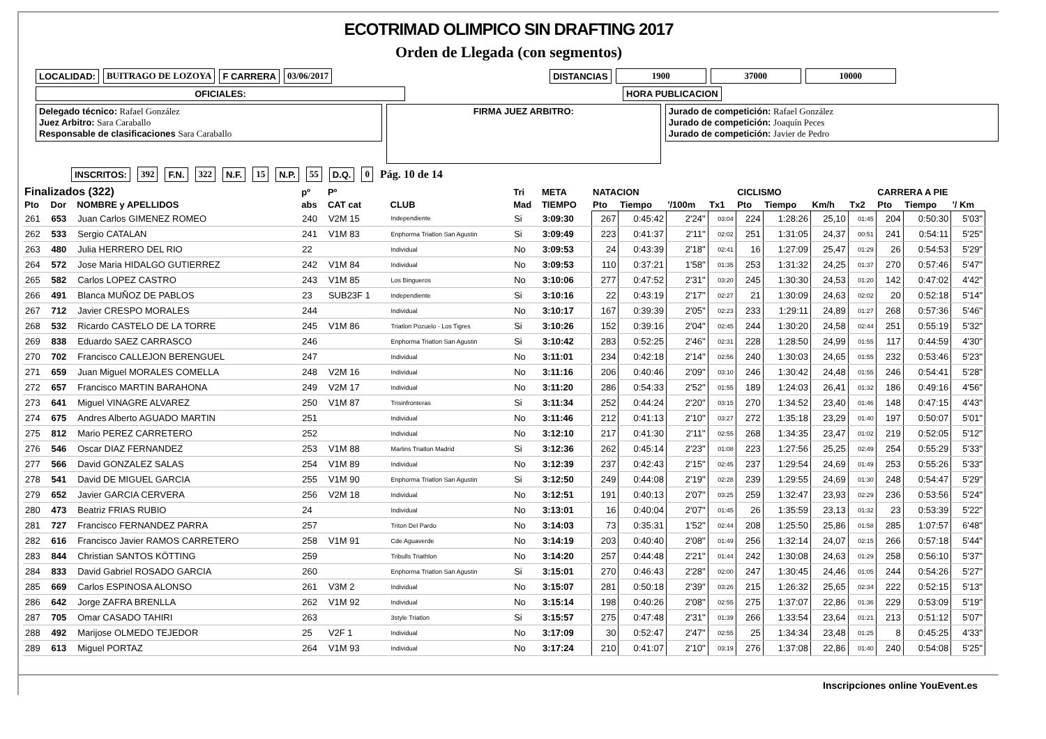ECOTRIMAD OLIMPICO SIN DRAFTING 2017
Orden de Llegada (con segmentos)
LOCALIDAD: BUITRAGO DE LOZOYA F CARRERA 03/06/2017 DISTANCIAS 1900 37000 10000
OFICIALES: HORA PUBLICACION
Delegado técnico: Rafael González
Juez Arbitro: Sara Caraballo
Responsable de clasificaciones Sara Caraballo
FIRMA JUEZ ARBITRO:
Jurado de competición: Rafael González
Jurado de competición: Joaquín Peces
Jurado de competición: Javier de Pedro
INSCRITOS: 392 F.N. 322 N.F. 15 N.P. 55 D.Q. 0 Pág. 10 de 14
| Finalizados (322) | | | pº | Pº | | Tri | META | NATACION | | | | CICLISMO | | | | CARRERA A PIE | | |
| --- | --- | --- | --- | --- | --- | --- | --- | --- | --- | --- | --- | --- | --- | --- | --- | --- | --- | --- |
| Pto | Dor | NOMBRE y APELLIDOS | abs | CAT cat | CLUB | Mad | TIEMPO | Pto | Tiempo | '/100m | Tx1 | Pto | Tiempo | Km/h | Tx2 | Pto | Tiempo | '/ Km |
| 261 | 653 | Juan Carlos GIMENEZ ROMEO | 240 | V2M 15 | Independiente | Si | 3:09:30 | 267 | 0:45:42 | 2'24" | 03:04 | 224 | 1:28:26 | 25,10 | 01:45 | 204 | 0:50:30 | 5'03" |
| 262 | 533 | Sergio CATALAN | 241 | V1M 83 | Enphorma Triatlon San Agustin | Si | 3:09:49 | 223 | 0:41:37 | 2'11" | 02:02 | 251 | 1:31:05 | 24,37 | 00:51 | 241 | 0:54:11 | 5'25" |
| 263 | 480 | Julia HERRERO DEL RIO | 22 | | Individual | No | 3:09:53 | 24 | 0:43:39 | 2'18" | 02:41 | 16 | 1:27:09 | 25,47 | 01:29 | 26 | 0:54:53 | 5'29" |
| 264 | 572 | Jose Maria HIDALGO GUTIERREZ | 242 | V1M 84 | Individual | No | 3:09:53 | 110 | 0:37:21 | 1'58" | 01:35 | 253 | 1:31:32 | 24,25 | 01:37 | 270 | 0:57:46 | 5'47" |
| 265 | 582 | Carlos LOPEZ CASTRO | 243 | V1M 85 | Los Bingueros | No | 3:10:06 | 277 | 0:47:52 | 2'31" | 03:20 | 245 | 1:30:30 | 24,53 | 01:20 | 142 | 0:47:02 | 4'42" |
| 266 | 491 | Blanca MUÑOZ DE PABLOS | 23 | SUB23F 1 | Independiente | Si | 3:10:16 | 22 | 0:43:19 | 2'17" | 02:27 | 21 | 1:30:09 | 24,63 | 02:02 | 20 | 0:52:18 | 5'14" |
| 267 | 712 | Javier CRESPO MORALES | 244 | | Individual | No | 3:10:17 | 167 | 0:39:39 | 2'05" | 02:23 | 233 | 1:29:11 | 24,89 | 01:27 | 268 | 0:57:36 | 5'46" |
| 268 | 532 | Ricardo CASTELO DE LA TORRE | 245 | V1M 86 | Triatlon Pozuelo - Los Tigres | Si | 3:10:26 | 152 | 0:39:16 | 2'04" | 02:45 | 244 | 1:30:20 | 24,58 | 02:44 | 251 | 0:55:19 | 5'32" |
| 269 | 838 | Eduardo SAEZ CARRASCO | 246 | | Enphorma Triatlon San Agustin | Si | 3:10:42 | 283 | 0:52:25 | 2'46" | 02:31 | 228 | 1:28:50 | 24,99 | 01:55 | 117 | 0:44:59 | 4'30" |
| 270 | 702 | Francisco CALLEJON BERENGUEL | 247 | | Individual | No | 3:11:01 | 234 | 0:42:18 | 2'14" | 02:56 | 240 | 1:30:03 | 24,65 | 01:55 | 232 | 0:53:46 | 5'23" |
| 271 | 659 | Juan Miguel MORALES COMELLA | 248 | V2M 16 | Individual | No | 3:11:16 | 206 | 0:40:46 | 2'09" | 03:10 | 246 | 1:30:42 | 24,48 | 01:55 | 246 | 0:54:41 | 5'28" |
| 272 | 657 | Francisco MARTIN BARAHONA | 249 | V2M 17 | Individual | No | 3:11:20 | 286 | 0:54:33 | 2'52" | 01:55 | 189 | 1:24:03 | 26,41 | 01:32 | 186 | 0:49:16 | 4'56" |
| 273 | 641 | Miguel VINAGRE ALVAREZ | 250 | V1M 87 | Trisinfronteras | Si | 3:11:34 | 252 | 0:44:24 | 2'20" | 03:15 | 270 | 1:34:52 | 23,40 | 01:46 | 148 | 0:47:15 | 4'43" |
| 274 | 675 | Andres Alberto AGUADO MARTIN | 251 | | Individual | No | 3:11:46 | 212 | 0:41:13 | 2'10" | 03:27 | 272 | 1:35:18 | 23,29 | 01:40 | 197 | 0:50:07 | 5'01" |
| 275 | 812 | Mario PEREZ CARRETERO | 252 | | Individual | No | 3:12:10 | 217 | 0:41:30 | 2'11" | 02:55 | 268 | 1:34:35 | 23,47 | 01:02 | 219 | 0:52:05 | 5'12" |
| 276 | 546 | Oscar DIAZ FERNANDEZ | 253 | V1M 88 | Marlins Triatlon Madrid | Si | 3:12:36 | 262 | 0:45:14 | 2'23" | 01:08 | 223 | 1:27:56 | 25,25 | 02:49 | 254 | 0:55:29 | 5'33" |
| 277 | 566 | David GONZALEZ SALAS | 254 | V1M 89 | Individual | No | 3:12:39 | 237 | 0:42:43 | 2'15" | 02:45 | 237 | 1:29:54 | 24,69 | 01:49 | 253 | 0:55:26 | 5'33" |
| 278 | 541 | David DE MIGUEL GARCIA | 255 | V1M 90 | Enphorma Triatlon San Agustin | Si | 3:12:50 | 249 | 0:44:08 | 2'19" | 02:28 | 239 | 1:29:55 | 24,69 | 01:30 | 248 | 0:54:47 | 5'29" |
| 279 | 652 | Javier GARCIA CERVERA | 256 | V2M 18 | Individual | No | 3:12:51 | 191 | 0:40:13 | 2'07" | 03:25 | 259 | 1:32:47 | 23,93 | 02:29 | 236 | 0:53:56 | 5'24" |
| 280 | 473 | Beatriz FRIAS RUBIO | 24 | | Individual | No | 3:13:01 | 16 | 0:40:04 | 2'07" | 01:45 | 26 | 1:35:59 | 23,13 | 01:32 | 23 | 0:53:39 | 5'22" |
| 281 | 727 | Francisco FERNANDEZ PARRA | 257 | | Triton Del Pardo | No | 3:14:03 | 73 | 0:35:31 | 1'52" | 02:44 | 208 | 1:25:50 | 25,86 | 01:58 | 285 | 1:07:57 | 6'48" |
| 282 | 616 | Francisco Javier RAMOS CARRETERO | 258 | V1M 91 | Cde Aguaverde | No | 3:14:19 | 203 | 0:40:40 | 2'08" | 01:49 | 256 | 1:32:14 | 24,07 | 02:15 | 266 | 0:57:18 | 5'44" |
| 283 | 844 | Christian SANTOS KÖTTING | 259 | | Tribulls Triathlon | No | 3:14:20 | 257 | 0:44:48 | 2'21" | 01:44 | 242 | 1:30:08 | 24,63 | 01:29 | 258 | 0:56:10 | 5'37" |
| 284 | 833 | David Gabriel ROSADO GARCIA | 260 | | Enphorma Triatlon San Agustin | Si | 3:15:01 | 270 | 0:46:43 | 2'28" | 02:00 | 247 | 1:30:45 | 24,46 | 01:05 | 244 | 0:54:26 | 5'27" |
| 285 | 669 | Carlos ESPINOSA ALONSO | 261 | V3M 2 | Individual | No | 3:15:07 | 281 | 0:50:18 | 2'39" | 03:26 | 215 | 1:26:32 | 25,65 | 02:34 | 222 | 0:52:15 | 5'13" |
| 286 | 642 | Jorge ZAFRA BRENLLA | 262 | V1M 92 | Individual | No | 3:15:14 | 198 | 0:40:26 | 2'08" | 02:55 | 275 | 1:37:07 | 22,86 | 01:36 | 229 | 0:53:09 | 5'19" |
| 287 | 705 | Omar CASADO TAHIRI | 263 | | 3style Triatlon | Si | 3:15:57 | 275 | 0:47:48 | 2'31" | 01:39 | 266 | 1:33:54 | 23,64 | 01:21 | 213 | 0:51:12 | 5'07" |
| 288 | 492 | Marijose OLMEDO TEJEDOR | 25 | V2F 1 | Individual | No | 3:17:09 | 30 | 0:52:47 | 2'47" | 02:55 | 25 | 1:34:34 | 23,48 | 01:25 | 8 | 0:45:25 | 4'33" |
| 289 | 613 | Miguel PORTAZ | 264 | V1M 93 | Individual | No | 3:17:24 | 210 | 0:41:07 | 2'10" | 03:19 | 276 | 1:37:08 | 22,86 | 01:40 | 240 | 0:54:08 | 5'25" |
Inscripciones online YouEvent.es